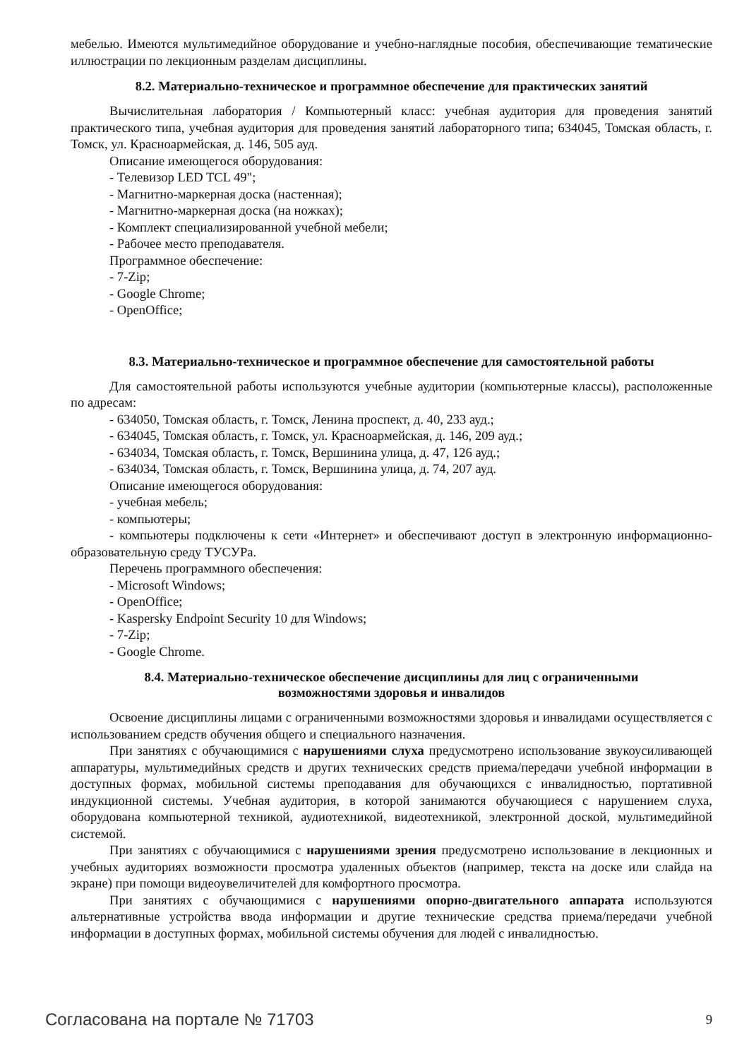мебелью. Имеются мультимедийное оборудование и учебно-наглядные пособия, обеспечивающие тематические иллюстрации по лекционным разделам дисциплины.
8.2. Материально-техническое и программное обеспечение для практических занятий
Вычислительная лаборатория / Компьютерный класс: учебная аудитория для проведения занятий практического типа, учебная аудитория для проведения занятий лабораторного типа; 634045, Томская область, г. Томск, ул. Красноармейская, д. 146, 505 ауд.
Описание имеющегося оборудования:
- Телевизор LED TCL 49";
- Магнитно-маркерная доска (настенная);
- Магнитно-маркерная доска (на ножках);
- Комплект специализированной учебной мебели;
- Рабочее место преподавателя.
Программное обеспечение:
- 7-Zip;
- Google Chrome;
- OpenOffice;
8.3. Материально-техническое и программное обеспечение для самостоятельной работы
Для самостоятельной работы используются учебные аудитории (компьютерные классы), расположенные по адресам:
- 634050, Томская область, г. Томск, Ленина проспект, д. 40, 233 ауд.;
- 634045, Томская область, г. Томск, ул. Красноармейская, д. 146, 209 ауд.;
- 634034, Томская область, г. Томск, Вершинина улица, д. 47, 126 ауд.;
- 634034, Томская область, г. Томск, Вершинина улица, д. 74, 207 ауд.
Описание имеющегося оборудования:
- учебная мебель;
- компьютеры;
- компьютеры подключены к сети «Интернет» и обеспечивают доступ в электронную информационно-образовательную среду ТУСУРа.
Перечень программного обеспечения:
- Microsoft Windows;
- OpenOffice;
- Kaspersky Endpoint Security 10 для Windows;
- 7-Zip;
- Google Chrome.
8.4. Материально-техническое обеспечение дисциплины для лиц с ограниченными
возможностями здоровья и инвалидов
Освоение дисциплины лицами с ограниченными возможностями здоровья и инвалидами осуществляется с использованием средств обучения общего и специального назначения.
При занятиях с обучающимися с нарушениями слуха предусмотрено использование звукоусиливающей аппаратуры, мультимедийных средств и других технических средств приема/передачи учебной информации в доступных формах, мобильной системы преподавания для обучающихся с инвалидностью, портативной индукционной системы. Учебная аудитория, в которой занимаются обучающиеся с нарушением слуха, оборудована компьютерной техникой, аудиотехникой, видеотехникой, электронной доской, мультимедийной системой.
При занятиях с обучающимися с нарушениями зрения предусмотрено использование в лекционных и учебных аудиториях возможности просмотра удаленных объектов (например, текста на доске или слайда на экране) при помощи видеоувеличителей для комфортного просмотра.
При занятиях с обучающимися с нарушениями опорно-двигательного аппарата используются альтернативные устройства ввода информации и другие технические средства приема/передачи учебной информации в доступных формах, мобильной системы обучения для людей с инвалидностью.
Согласована на портале № 71703 9